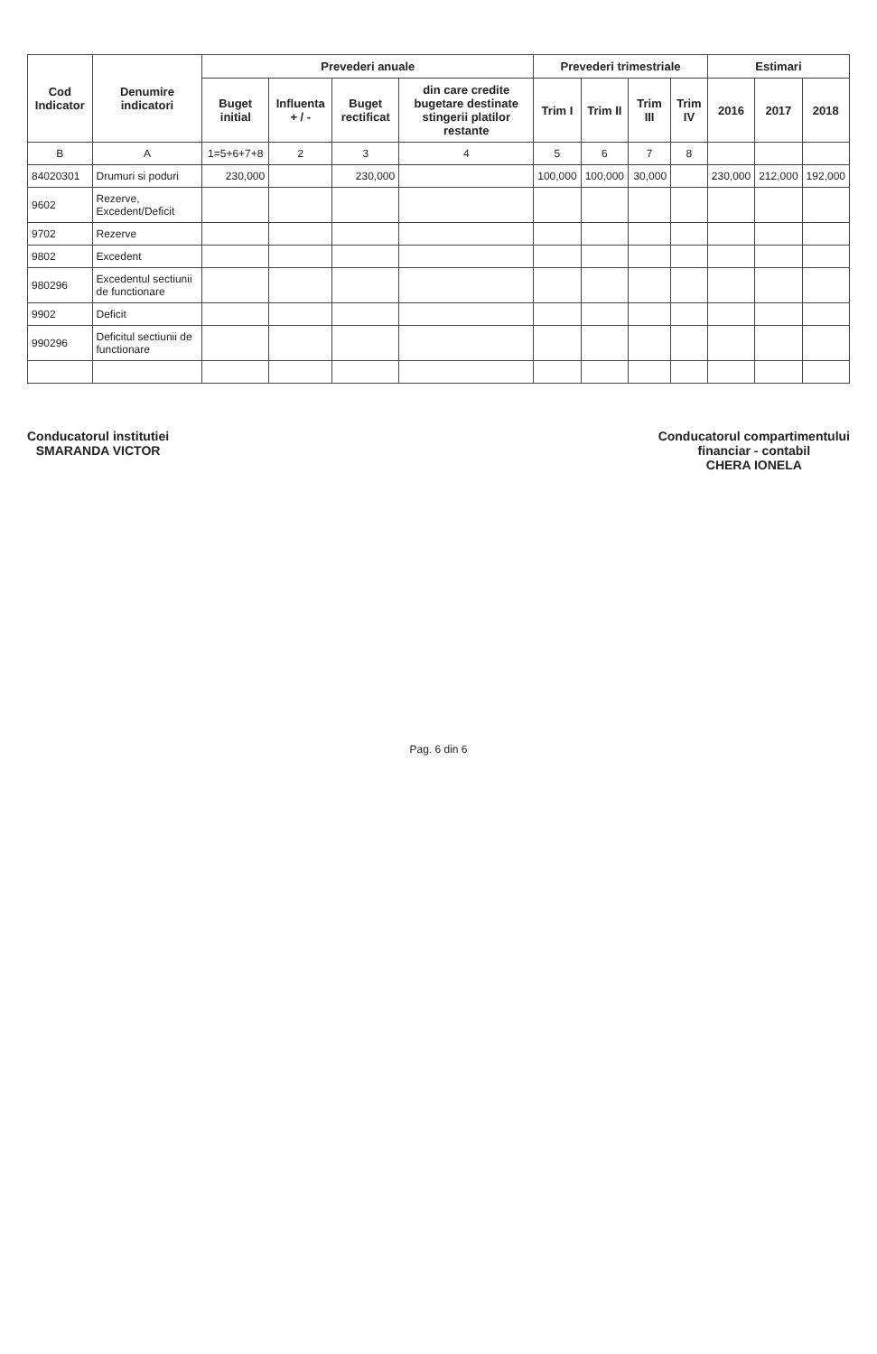| Cod Indicator | Denumire indicatori | Prevederi anuale | | | | Prevederi trimestriale | | | | Estimari | | |
| --- | --- | --- | --- | --- | --- | --- | --- | --- | --- | --- | --- | --- |
| | | Buget initial | Influenta + / - | Buget rectificat | din care credite bugetare destinate stingerii platilor restante | Trim I | Trim II | Trim III | Trim IV | 2016 | 2017 | 2018 |
| B | A | 1=5+6+7+8 | 2 | 3 | 4 | 5 | 6 | 7 | 8 | | | |
| 84020301 | Drumuri si poduri | 230,000 | | 230,000 | | 100,000 | 100,000 | 30,000 | | 230,000 | 212,000 | 192,000 |
| 9602 | Rezerve, Excedent/Deficit | | | | | | | | | | | |
| 9702 | Rezerve | | | | | | | | | | | |
| 9802 | Excedent | | | | | | | | | | | |
| 980296 | Excedentul sectiunii de functionare | | | | | | | | | | | |
| 9902 | Deficit | | | | | | | | | | | |
| 990296 | Deficitul sectiunii de functionare | | | | | | | | | | | |
Conducatorul institutiei
SMARANDA VICTOR
Conducatorul compartimentului
financiar - contabil
CHERA IONELA
Pag. 6 din 6